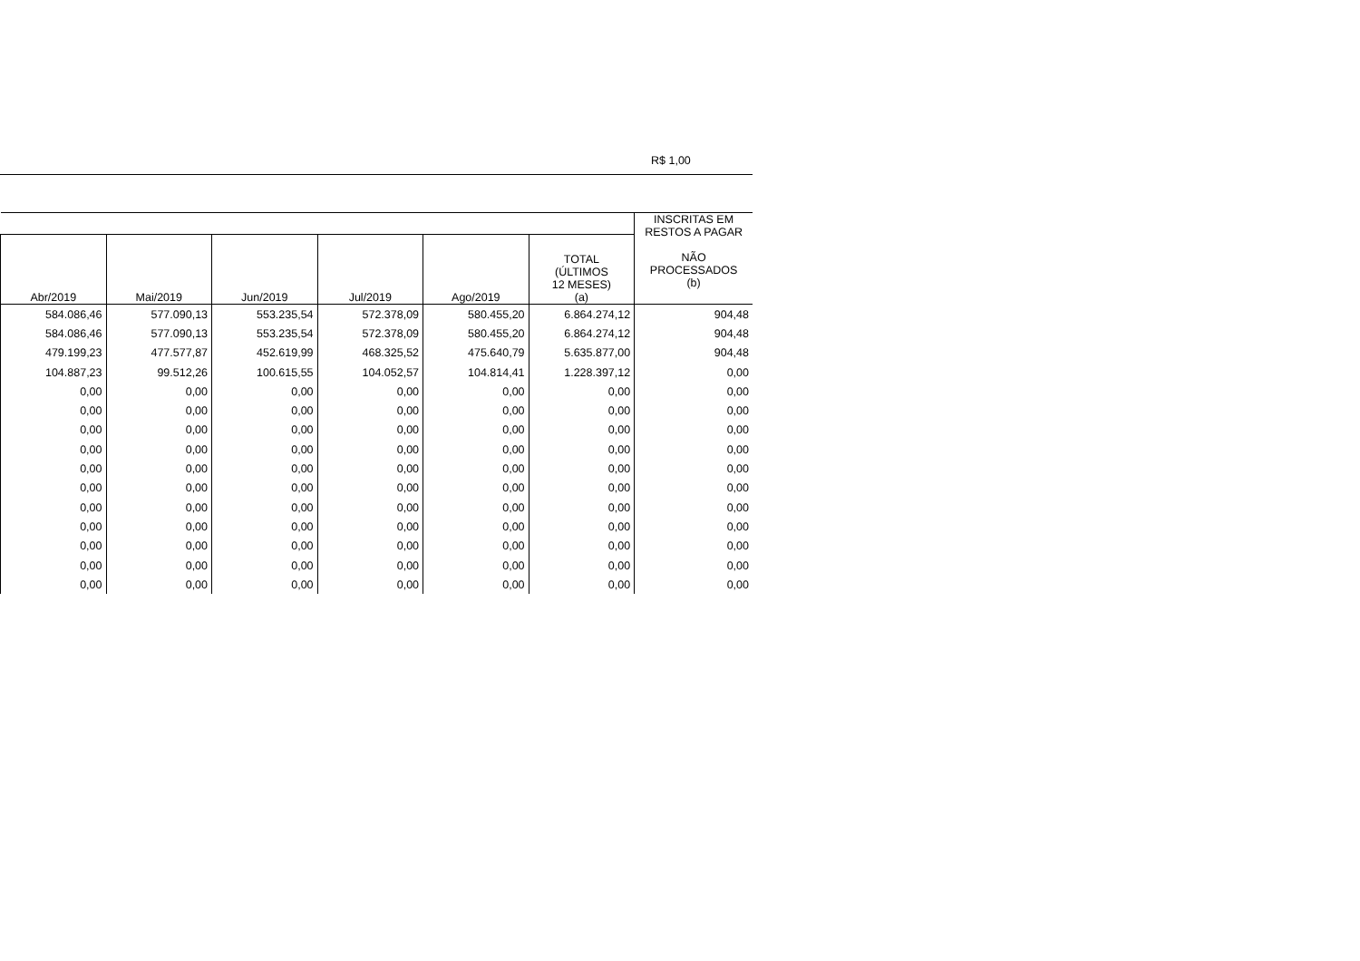R$ 1,00
| | | | | | | INSCRITAS EM RESTOS A PAGAR NÃO PROCESSADOS (b) |
| --- | --- | --- | --- | --- | --- | --- |
| Abr/2019 | Mai/2019 | Jun/2019 | Jul/2019 | Ago/2019 | TOTAL (ÚLTIMOS 12 MESES) (a) | |
| 584.086,46 | 577.090,13 | 553.235,54 | 572.378,09 | 580.455,20 | 6.864.274,12 | 904,48 |
| 584.086,46 | 577.090,13 | 553.235,54 | 572.378,09 | 580.455,20 | 6.864.274,12 | 904,48 |
| 479.199,23 | 477.577,87 | 452.619,99 | 468.325,52 | 475.640,79 | 5.635.877,00 | 904,48 |
| 104.887,23 | 99.512,26 | 100.615,55 | 104.052,57 | 104.814,41 | 1.228.397,12 | 0,00 |
| 0,00 | 0,00 | 0,00 | 0,00 | 0,00 | 0,00 | 0,00 |
| 0,00 | 0,00 | 0,00 | 0,00 | 0,00 | 0,00 | 0,00 |
| 0,00 | 0,00 | 0,00 | 0,00 | 0,00 | 0,00 | 0,00 |
| 0,00 | 0,00 | 0,00 | 0,00 | 0,00 | 0,00 | 0,00 |
| 0,00 | 0,00 | 0,00 | 0,00 | 0,00 | 0,00 | 0,00 |
| 0,00 | 0,00 | 0,00 | 0,00 | 0,00 | 0,00 | 0,00 |
| 0,00 | 0,00 | 0,00 | 0,00 | 0,00 | 0,00 | 0,00 |
| 0,00 | 0,00 | 0,00 | 0,00 | 0,00 | 0,00 | 0,00 |
| 0,00 | 0,00 | 0,00 | 0,00 | 0,00 | 0,00 | 0,00 |
| 0,00 | 0,00 | 0,00 | 0,00 | 0,00 | 0,00 | 0,00 |
| 0,00 | 0,00 | 0,00 | 0,00 | 0,00 | 0,00 | 0,00 |